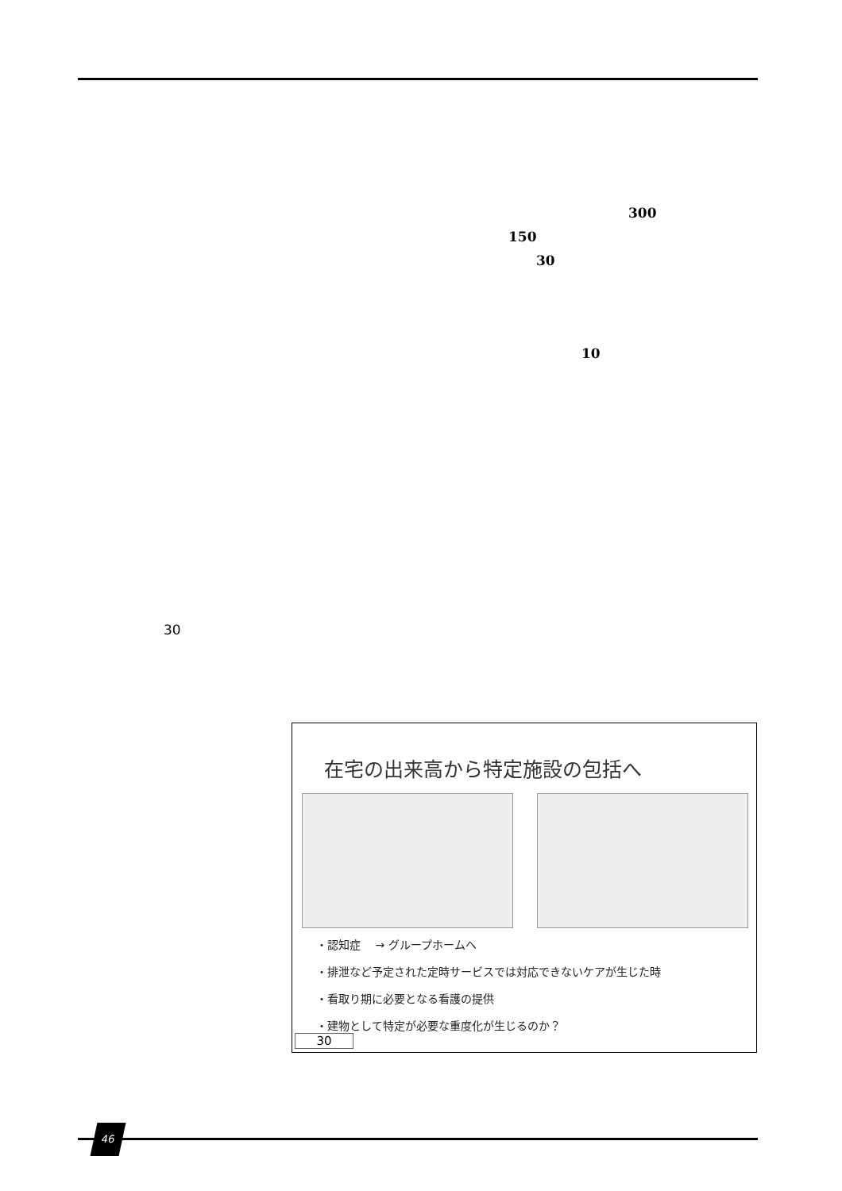300
150
30
10
30
在宅の出来高から特定施設の包括へ
・認知症　 → グループホームへ
・排泄など予定された定時サービスでは対応できないケアが生じた時
・看取り期に必要となる看護の提供
・建物として特定が必要な重度化が生じるのか？
30
46